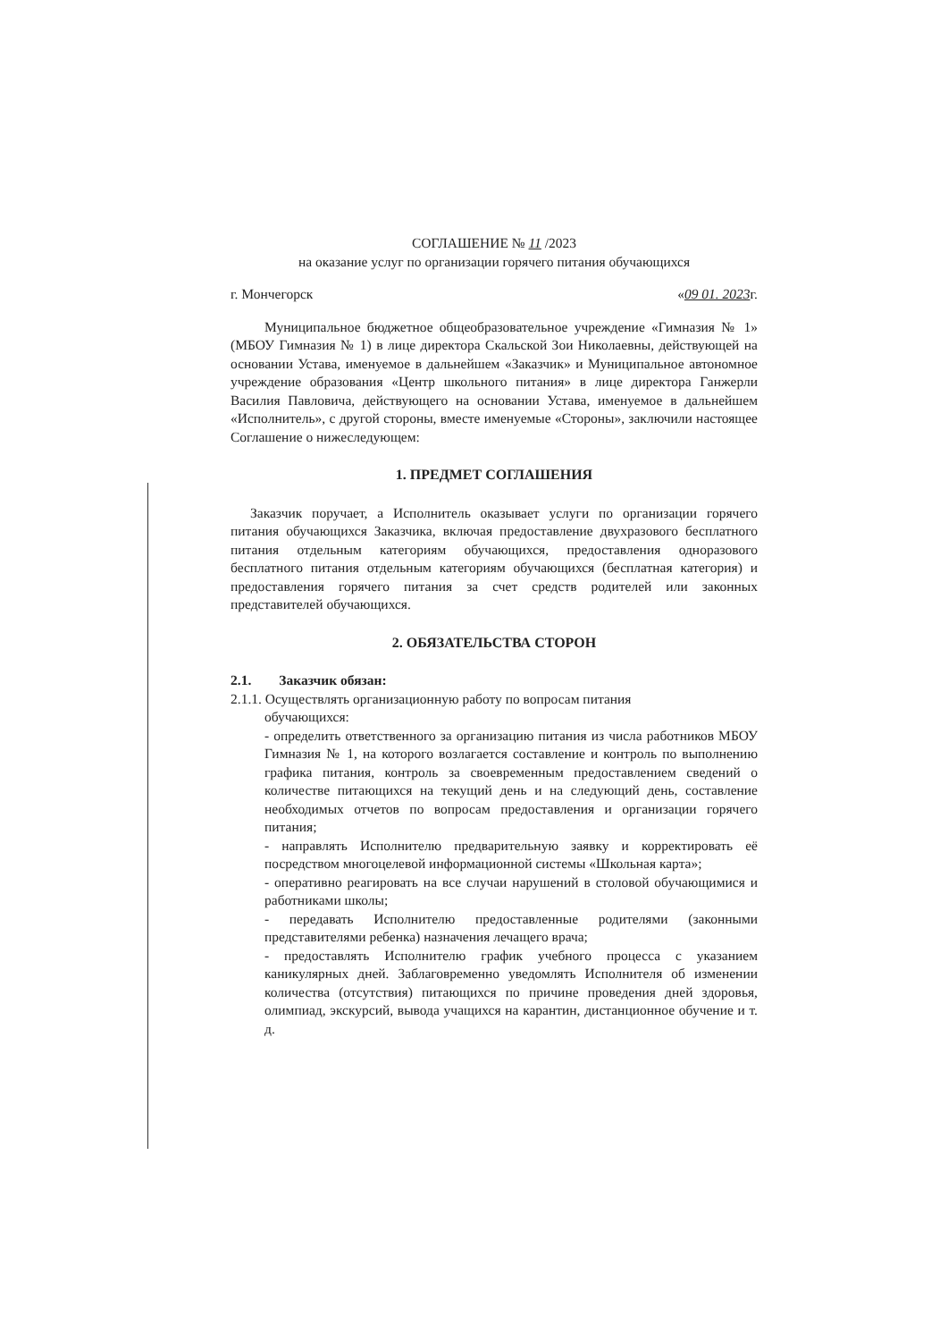СОГЛАШЕНИЕ № 11 /2023
на оказание услуг по организации горячего питания обучающихся
г. Мончегорск «09 01. 2023г.
Муниципальное бюджетное общеобразовательное учреждение «Гимназия № 1» (МБОУ Гимназия № 1) в лице директора Скальской Зои Николаевны, действующей на основании Устава, именуемое в дальнейшем «Заказчик» и Муниципальное автономное учреждение образования «Центр школьного питания» в лице директора Ганжерли Василия Павловича, действующего на основании Устава, именуемое в дальнейшем «Исполнитель», с другой стороны, вместе именуемые «Стороны», заключили настоящее Соглашение о нижеследующем:
1. ПРЕДМЕТ СОГЛАШЕНИЯ
Заказчик поручает, а Исполнитель оказывает услуги по организации горячего питания обучающихся Заказчика, включая предоставление двухразового бесплатного питания отдельным категориям обучающихся, предоставления одноразового бесплатного питания отдельным категориям обучающихся (бесплатная категория) и предоставления горячего питания за счет средств родителей или законных представителей обучающихся.
2. ОБЯЗАТЕЛЬСТВА СТОРОН
2.1. Заказчик обязан:
2.1.1. Осуществлять организационную работу по вопросам питания
обучающихся:
- определить ответственного за организацию питания из числа работников МБОУ Гимназия № 1, на которого возлагается составление и контроль по выполнению графика питания, контроль за своевременным предоставлением сведений о количестве питающихся на текущий день и на следующий день, составление необходимых отчетов по вопросам предоставления и организации горячего питания;
- направлять Исполнителю предварительную заявку и корректировать её посредством многоцелевой информационной системы «Школьная карта»;
- оперативно реагировать на все случаи нарушений в столовой обучающимися и работниками школы;
- передавать Исполнителю предоставленные родителями (законными представителями ребенка) назначения лечащего врача;
- предоставлять Исполнителю график учебного процесса с указанием каникулярных дней. Заблаговременно уведомлять Исполнителя об изменении количества (отсутствия) питающихся по причине проведения дней здоровья, олимпиад, экскурсий, вывода учащихся на карантин, дистанционное обучение и т. д.